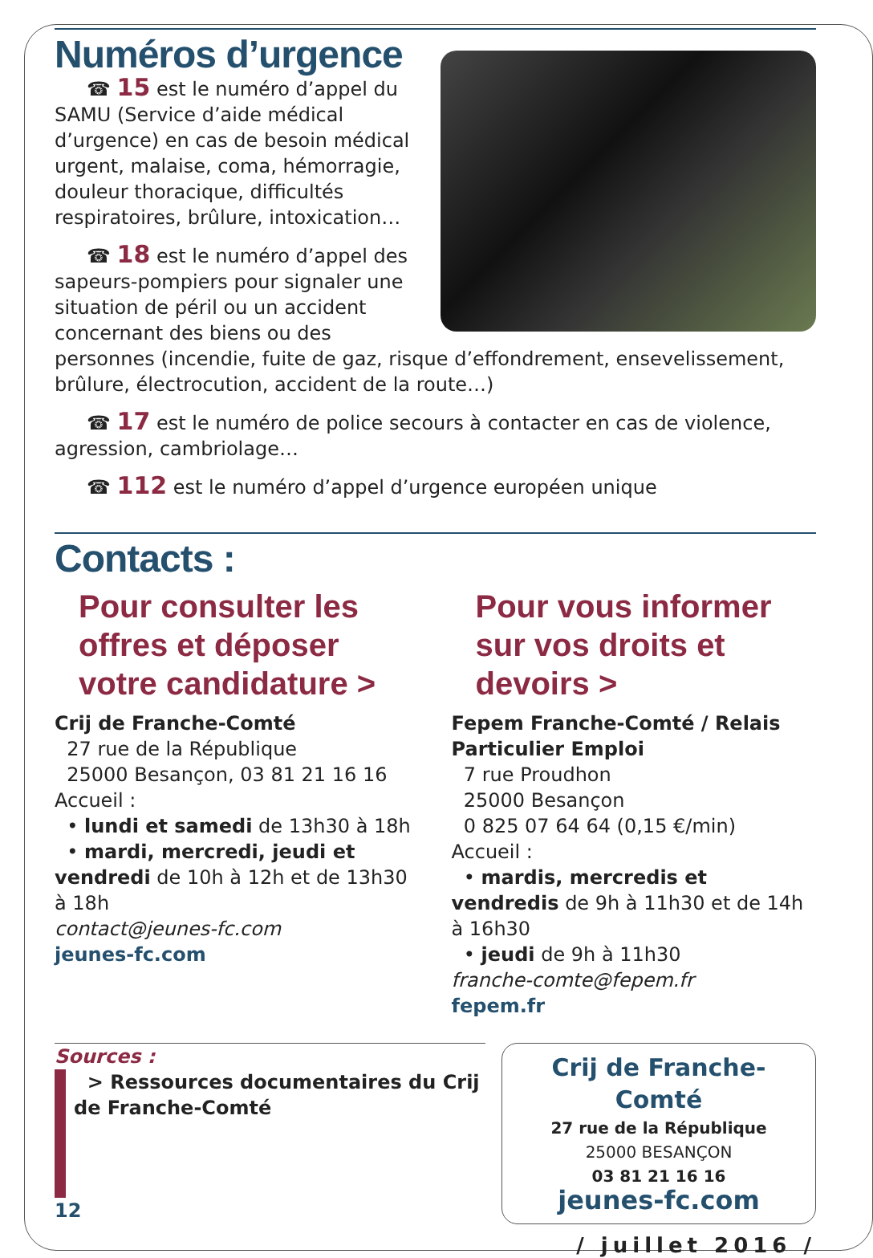Numéros d’urgence
☎ 15 est le numéro d’appel du SAMU (Service d’aide médical d’urgence) en cas de besoin médical urgent, malaise, coma, hémorragie, douleur thoracique, difficultés respiratoires, brûlure, intoxication…
☎ 18 est le numéro d’appel des sapeurs-pompiers pour signaler une situation de péril ou un accident concernant des biens ou des personnes (incendie, fuite de gaz, risque d’effondrement, ensevelissement, brûlure, électrocution, accident de la route…)
☎ 17 est le numéro de police secours à contacter en cas de violence, agression, cambriolage…
☎ 112 est le numéro d’appel d’urgence européen unique
Contacts :
Pour consulter les offres et déposer votre candidature >
Crij de Franche-Comté
27 rue de la République
25000 Besançon, 03 81 21 16 16
Accueil :
• lundi et samedi de 13h30 à 18h
• mardi, mercredi, jeudi et vendredi de 10h à 12h et de 13h30 à 18h
contact@jeunes-fc.com
jeunes-fc.com
Pour vous informer sur vos droits et devoirs >
Fepem Franche-Comté / Relais Particulier Emploi
7 rue Proudhon
25000 Besançon
0 825 07 64 64 (0,15 €/min)
Accueil :
• mardis, mercredis et vendredis de 9h à 11h30 et de 14h à 16h30
• jeudi de 9h à 11h30
franche-comte@fepem.fr
fepem.fr
Sources :
> Ressources documentaires du Crij de Franche-Comté
12
Crij de Franche-Comté
27 rue de la République
25000 BESANÇON
03 81 21 16 16
jeunes-fc.com
/ juillet 2016 /